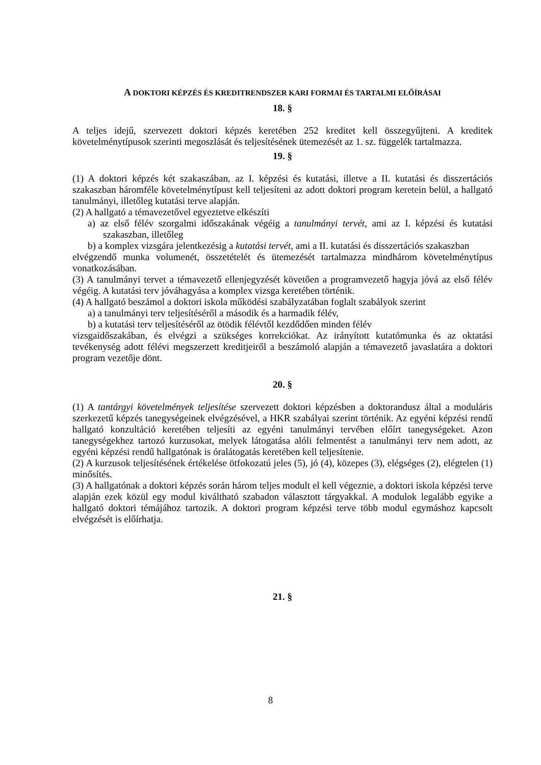A DOKTORI KÉPZÉS ÉS KREDITRENDSZER KARI FORMAI ÉS TARTALMI ELŐÍRÁSAI
18. §
A teljes idejű, szervezett doktori képzés keretében 252 kreditet kell összegyűjteni. A kreditek követelménytípusok szerinti megoszlását és teljesítésének ütemezését az 1. sz. függelék tartalmazza.
19. §
(1) A doktori képzés két szakaszában, az I. képzési és kutatási, illetve a II. kutatási és disszertációs szakaszban háromféle követelménytípust kell teljesíteni az adott doktori program keretein belül, a hallgató tanulmányi, illetőleg kutatási terve alapján.
(2) A hallgató a témavezetővel egyeztetve elkészíti
a) az első félév szorgalmi időszakának végéig a tanulmányi tervét, ami az I. képzési és kutatási szakaszban, illetőleg
b) a komplex vizsgára jelentkezésig a kutatási tervét, ami a II. kutatási és disszertációs szakaszban
elvégzendő munka volumenét, összetételét és ütemezését tartalmazza mindhárom követelménytípus vonatkozásában.
(3) A tanulmányi tervet a témavezető ellenjegyzését követően a programvezető hagyja jóvá az első félév végéig. A kutatási terv jóváhagyása a komplex vizsga keretében történik.
(4) A hallgató beszámol a doktori iskola működési szabályzatában foglalt szabályok szerint
a) a tanulmányi terv teljesítéséről a második és a harmadik félév,
b) a kutatási terv teljesítéséről az ötödik félévtől kezdődően minden félév
vizsgaidőszakában, és elvégzi a szükséges korrekciókat. Az irányított kutatómunka és az oktatási tevékenység adott félévi megszerzett kreditjeiről a beszámoló alapján a témavezető javaslatára a doktori program vezetője dönt.
20. §
(1) A tantárgyi követelmények teljesítése szervezett doktori képzésben a doktorandusz által a moduláris szerkezetű képzés tanegységeinek elvégzésével, a HKR szabályai szerint történik. Az egyéni képzési rendű hallgató konzultáció keretében teljesíti az egyéni tanulmányi tervében előírt tanegységeket. Azon tanegységekhez tartozó kurzusokat, melyek látogatása alóli felmentést a tanulmányi terv nem adott, az egyéni képzési rendű hallgatónak is óralátogatás keretében kell teljesítenie.
(2) A kurzusok teljesítésének értékelése ötfokozatú jeles (5), jó (4), közepes (3), elégséges (2), elégtelen (1) minősítés.
(3) A hallgatónak a doktori képzés során három teljes modult el kell végeznie, a doktori iskola képzési terve alapján ezek közül egy modul kiváltható szabadon választott tárgyakkal. A modulok legalább egyike a hallgató doktori témájához tartozik. A doktori program képzési terve több modul egymáshoz kapcsolt elvégzését is előírhatja.
21. §
8